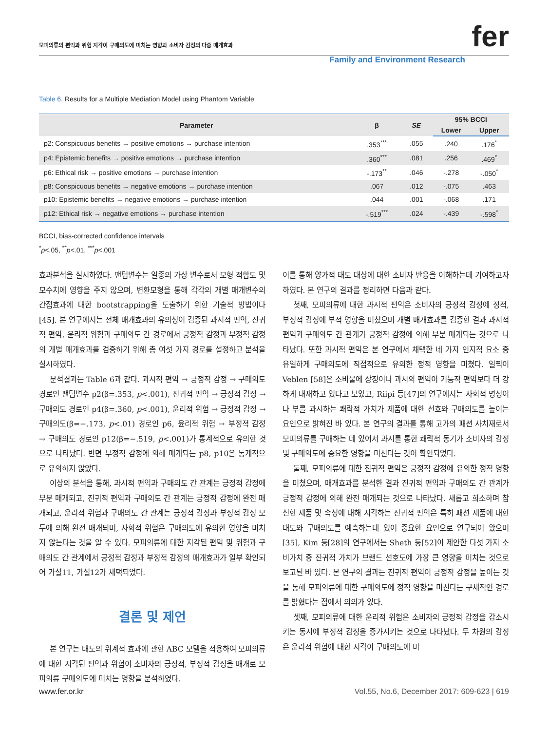모피의류의 편익과 위험 지각이 구매의도에 미치는 영향과 소비자 감정의 다중 매개효과 fer
Family and Environment Research
Table 6. Results for a Multiple Mediation Model using Phantom Variable
| Parameter | β | SE | 95% BCCI | |
| --- | --- | --- | --- | --- |
| | | | Lower | Upper |
| p2: Conspicuous benefits → positive emotions → purchase intention | .353<sup>***</sup> | .055 | .240 | .176<sup>*</sup> |
| p4: Epistemic benefits → positive emotions → purchase intention | .360<sup>***</sup> | .081 | .256 | .469<sup>*</sup> |
| p6: Ethical risk → positive emotions → purchase intention | -.173<sup>**</sup> | .046 | -.278 | -.050<sup>*</sup> |
| p8: Conspicuous benefits → negative emotions → purchase intention | .067 | .012 | -.075 | .463 |
| p10: Epistemic benefits → negative emotions → purchase intention | .044 | .001 | -.068 | .171 |
| p12: Ethical risk → negative emotions → purchase intention | -.519<sup>***</sup> | .024 | -.439 | -.598<sup>*</sup> |
BCCI, bias-corrected confidence intervals
<sup>*</sup> p<.05, <sup>**</sup>p<.01, <sup>***</sup>p<.001
효과분석을 실시하였다. 팬텀변수는 일종의 가상 변수로서 모형 적합도 및 모수치에 영향을 주지 않으며, 변환모형을 통해 각각의 개별 매개변수의 간접효과에 대한 bootstrapping을 도출하기 위한 기술적 방법이다[45]. 본 연구에서는 전체 매개효과의 유의성이 검증된 과시적 편익, 진귀적 편익, 윤리적 위험과 구매의도 간 경로에서 긍정적 감정과 부정적 감정의 개별 매개효과를 검증하기 위해 총 여섯 가지 경로를 설정하고 분석을 실시하였다.
분석결과는 Table 6과 같다. 과시적 편익 → 긍정적 감정 → 구매의도 경로인 팬텀변수 p2(β=.353, p<.001), 진귀적 편익 → 긍정적 감정 → 구매의도 경로인 p4(β=.360, p<.001), 윤리적 위험 → 긍정적 감정 → 구매의도(β=−.173, p<.01) 경로인 p6, 윤리적 위험 → 부정적 감정 → 구매의도 경로인 p12(β=−.519, p<.001)가 통계적으로 유의한 것으로 나타났다. 반면 부정적 감정에 의해 매개되는 p8, p10은 통계적으로 유의하지 않았다.
이상의 분석을 통해, 과시적 편익과 구매의도 간 관계는 긍정적 감정에 부분 매개되고, 진귀적 편익과 구매의도 간 관계는 긍정적 감정에 완전 매개되고, 윤리적 위험과 구매의도 간 관계는 긍정적 감정과 부정적 감정 모두에 의해 완전 매개되며, 사회적 위험은 구매의도에 유의한 영향을 미치지 않는다는 것을 알 수 있다. 모피의류에 대한 지각된 편익 및 위험과 구매의도 간 관계에서 긍정적 감정과 부정적 감정의 매개효과가 일부 확인되어 가설11, 가설12가 채택되었다.
결론 및 제언
본 연구는 태도의 위계적 효과에 관한 ABC 모델을 적용하여 모피의류에 대한 지각된 편익과 위험이 소비자의 긍정적, 부정적 감정을 매개로 모피의류 구매의도에 미치는 영향을 분석하였다.
이를 통해 양가적 태도 대상에 대한 소비자 반응을 이해하는데 기여하고자 하였다. 본 연구의 결과를 정리하면 다음과 같다.
첫째, 모피의류에 대한 과시적 편익은 소비자의 긍정적 감정에 정적, 부정적 감정에 부적 영향을 미쳤으며 개별 매개효과를 검증한 결과 과시적 편익과 구매의도 간 관계가 긍정적 감정에 의해 부분 매개되는 것으로 나타났다. 또한 과시적 편익은 본 연구에서 채택한 네 가지 인지적 요소 중 유일하게 구매의도에 직접적으로 유의한 정적 영향을 미쳤다. 일찍이 Veblen [58]은 소비물에 상징이나 과시의 편익이 기능적 편익보다 더 강하게 내재하고 있다고 보았고, Riipi 등[47]의 연구에서는 사회적 명성이나 부를 과시하는 쾌락적 가치가 제품에 대한 선호와 구매의도를 높이는 요인으로 밝혀진 바 있다. 본 연구의 결과를 통해 고가의 패션 사치재로서 모피의류를 구매하는 데 있어서 과시를 통한 쾌락적 동기가 소비자의 감정 및 구매의도에 중요한 영향을 미친다는 것이 확인되었다.
둘째, 모피의류에 대한 진귀적 편익은 긍정적 감정에 유의한 정적 영향을 미쳤으며, 매개효과를 분석한 결과 진귀적 편익과 구매의도 간 관계가 긍정적 감정에 의해 완전 매개되는 것으로 나타났다. 새롭고 희소하며 참신한 제품 및 속성에 대해 지각하는 진귀적 편익은 특히 패션 제품에 대한 태도와 구매의도를 예측하는데 있어 중요한 요인으로 연구되어 왔으며[35], Kim 등[28]의 연구에서는 Sheth 등[52]이 제안한 다섯 가지 소비가치 중 진귀적 가치가 브랜드 선호도에 가장 큰 영향을 미치는 것으로 보고된 바 있다. 본 연구의 결과는 진귀적 편익이 긍정적 감정을 높이는 것을 통해 모피의류에 대한 구매의도에 정적 영향을 미친다는 구체적인 경로를 밝혔다는 점에서 의의가 있다.
셋째, 모피의류에 대한 윤리적 위험은 소비자의 긍정적 감정을 감소시키는 동시에 부정적 감정을 증가시키는 것으로 나타났다. 두 차원의 감정은 윤리적 위험에 대한 지각이 구매의도에 미
www.fer.or.kr Vol.55, No.6, December 2017: 609-623 | 619